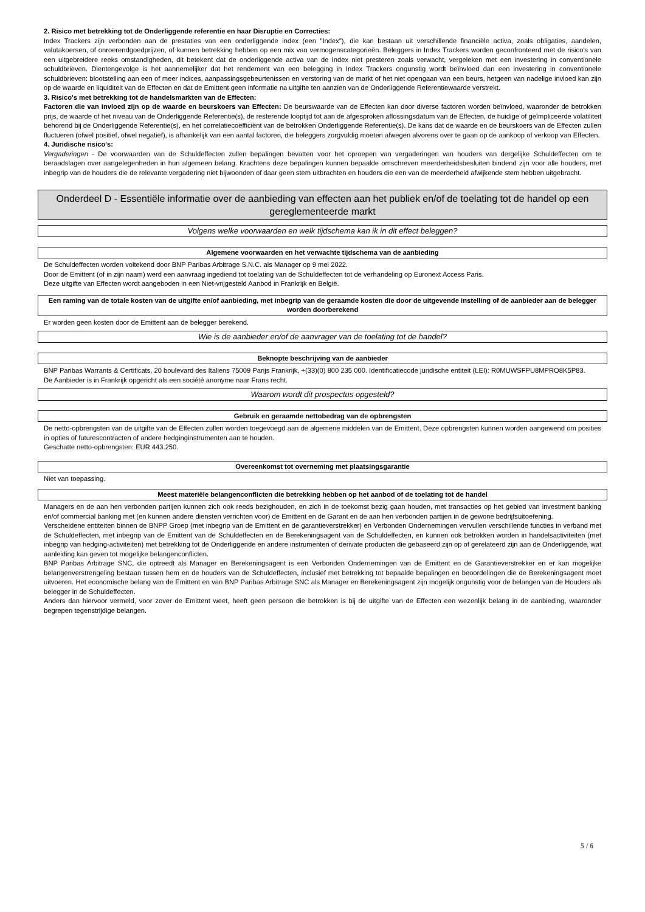2. Risico met betrekking tot de Onderliggende referentie en haar Disruptie en Correcties:
Index Trackers zijn verbonden aan de prestaties van een onderliggende index (een "Index"), die kan bestaan uit verschillende financiële activa, zoals obligaties, aandelen, valutakoersen, of onroerendgoedprijzen, of kunnen betrekking hebben op een mix van vermogenscategorieën. Beleggers in Index Trackers worden geconfronteerd met de risico's van een uitgebreidere reeks omstandigheden, dit betekent dat de onderliggende activa van de Index niet presteren zoals verwacht, vergeleken met een investering in conventionele schuldbrieven. Dientengevolge is het aannemelijker dat het rendement van een belegging in Index Trackers ongunstig wordt beïnvloed dan een investering in conventionele schuldbrieven: blootstelling aan een of meer indices, aanpassingsgebeurtenissen en verstoring van de markt of het niet opengaan van een beurs, hetgeen van nadelige invloed kan zijn op de waarde en liquiditeit van de Effecten en dat de Emittent geen informatie na uitgifte ten aanzien van de Onderliggende Referentiewaarde verstrekt.
3. Risico's met betrekking tot de handelsmarkten van de Effecten:
Factoren die van invloed zijn op de waarde en beurskoers van Effecten: De beurswaarde van de Effecten kan door diverse factoren worden beïnvloed, waaronder de betrokken prijs, de waarde of het niveau van de Onderliggende Referentie(s), de resterende looptijd tot aan de afgesproken aflossingsdatum van de Effecten, de huidige of geïmpliceerde volatiliteit behorend bij de Onderliggende Referentie(s), en het correlatiecoëfficiënt van de betrokken Onderliggende Referentie(s). De kans dat de waarde en de beurskoers van de Effecten zullen fluctueren (ofwel positief, ofwel negatief), is afhankelijk van een aantal factoren, die beleggers zorgvuldig moeten afwegen alvorens over te gaan op de aankoop of verkoop van Effecten.
4. Juridische risico's:
Vergaderingen - De voorwaarden van de Schuldeffecten zullen bepalingen bevatten voor het oproepen van vergaderingen van houders van dergelijke Schuldeffecten om te beraadslagen over aangelegenheden in hun algemeen belang. Krachtens deze bepalingen kunnen bepaalde omschreven meerderheidsbesluiten bindend zijn voor alle houders, met inbegrip van de houders die de relevante vergadering niet bijwoonden of daar geen stem uitbrachten en houders die een van de meerderheid afwijkende stem hebben uitgebracht.
Onderdeel D - Essentiële informatie over de aanbieding van effecten aan het publiek en/of de toelating tot de handel op een gereglementeerde markt
Volgens welke voorwaarden en welk tijdschema kan ik in dit effect beleggen?
Algemene voorwaarden en het verwachte tijdschema van de aanbieding
De Schuldeffecten worden voltekend door BNP Paribas Arbitrage S.N.C. als Manager op 9 mei 2022.
Door de Emittent (of in zijn naam) werd een aanvraag ingediend tot toelating van de Schuldeffecten tot de verhandeling op Euronext Access Paris.
Deze uitgifte van Effecten wordt aangeboden in een Niet-vrijgesteld Aanbod in Frankrijk en België.
Een raming van de totale kosten van de uitgifte en/of aanbieding, met inbegrip van de geraamde kosten die door de uitgevende instelling of de aanbieder aan de belegger worden doorberekend
Er worden geen kosten door de Emittent aan de belegger berekend.
Wie is de aanbieder en/of de aanvrager van de toelating tot de handel?
Beknopte beschrijving van de aanbieder
BNP Paribas Warrants & Certificats, 20 boulevard des Italiens 75009 Parijs Frankrijk, +(33)(0) 800 235 000. Identificatiecode juridische entiteit (LEI): R0MUWSFPU8MPRO8K5P83.
De Aanbieder is in Frankrijk opgericht als een société anonyme naar Frans recht.
Waarom wordt dit prospectus opgesteld?
Gebruik en geraamde nettobedrag van de opbrengsten
De netto-opbrengsten van de uitgifte van de Effecten zullen worden toegevoegd aan de algemene middelen van de Emittent. Deze opbrengsten kunnen worden aangewend om posities in opties of futurescontracten of andere hedginginstrumenten aan te houden.
Geschatte netto-opbrengsten: EUR 443.250.
Overeenkomst tot overneming met plaatsingsgarantie
Niet van toepassing.
Meest materiële belangenconflicten die betrekking hebben op het aanbod of de toelating tot de handel
Managers en de aan hen verbonden partijen kunnen zich ook reeds bezighouden, en zich in de toekomst bezig gaan houden, met transacties op het gebied van investment banking en/of commercial banking met (en kunnen andere diensten verrichten voor) de Emittent en de Garant en de aan hen verbonden partijen in de gewone bedrijfsuitoefening.
Verscheidene entiteiten binnen de BNPP Groep (met inbegrip van de Emittent en de garantieverstrekker) en Verbonden Ondernemingen vervullen verschillende functies in verband met de Schuldeffecten, met inbegrip van de Emittent van de Schuldeffecten en de Berekeningsagent van de Schuldeffecten, en kunnen ook betrokken worden in handelsactiviteiten (met inbegrip van hedging-activiteiten) met betrekking tot de Onderliggende en andere instrumenten of derivate producten die gebaseerd zijn op of gerelateerd zijn aan de Onderliggende, wat aanleiding kan geven tot mogelijke belangenconflicten.
BNP Paribas Arbitrage SNC, die optreedt als Manager en Berekeningsagent is een Verbonden Ondernemingen van de Emittent en de Garantieverstrekker en er kan mogelijke belangenverstrengeling bestaan tussen hem en de houders van de Schuldeffecten, inclusief met betrekking tot bepaalde bepalingen en beoordelingen die de Berekeningsagent moet uitvoeren. Het economische belang van de Emittent en van BNP Paribas Arbitrage SNC als Manager en Berekeningsagent zijn mogelijk ongunstig voor de belangen van de Houders als belegger in de Schuldeffecten.
Anders dan hiervoor vermeld, voor zover de Emittent weet, heeft geen persoon die betrokken is bij de uitgifte van de Effecten een wezenlijk belang in de aanbieding, waaronder begrepen tegenstrijdige belangen.
5 / 6